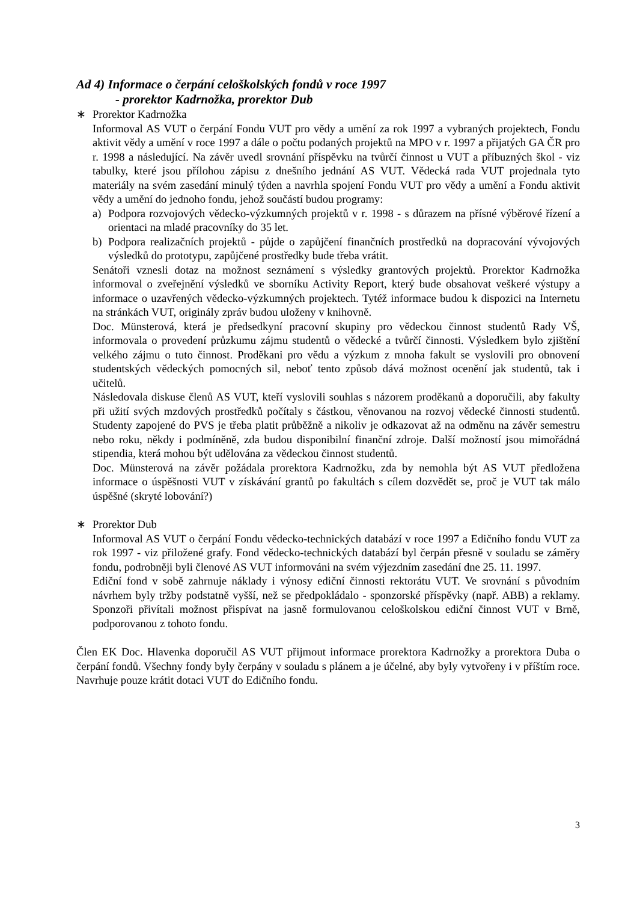Ad 4) Informace o čerpání celoškolských fondů v roce 1997
- prorektor Kadrnožka, prorektor Dub
∗ Prorektor Kadrnožka
Informoval AS VUT o čerpání Fondu VUT pro vědy a umění za rok 1997 a vybraných projektech, Fondu aktivit vědy a umění v roce 1997 a dále o počtu podaných projektů na MPO v r. 1997 a přijatých GA ČR pro r. 1998 a následující. Na závěr uvedl srovnání příspěvku na tvůrčí činnost u VUT a příbuzných škol - viz tabulky, které jsou přílohou zápisu z dnešního jednání AS VUT. Vědecká rada VUT projednala tyto materiály na svém zasedání minulý týden a navrhla spojení Fondu VUT pro vědy a umění a Fondu aktivit vědy a umění do jednoho fondu, jehož součástí budou programy:
a) Podpora rozvojových vědecko-výzkumných projektů v r. 1998 - s důrazem na přísné výběrové řízení a orientaci na mladé pracovníky do 35 let.
b) Podpora realizačních projektů - půjde o zapůjčení finančních prostředků na dopracování vývojových výsledků do prototypu, zapůjčené prostředky bude třeba vrátit.
Senátoři vznesli dotaz na možnost seznámení s výsledky grantových projektů. Prorektor Kadrnožka informoval o zveřejnění výsledků ve sborníku Activity Report, který bude obsahovat veškeré výstupy a informace o uzavřených vědecko-výzkumných projektech. Tytéž informace budou k dispozici na Internetu na stránkách VUT, originály zpráv budou uloženy v knihovně.
Doc. Münsterová, která je předsedkyní pracovní skupiny pro vědeckou činnost studentů Rady VŠ, informovala o provedení průzkumu zájmu studentů o vědecké a tvůrčí činnosti. Výsledkem bylo zjištění velkého zájmu o tuto činnost. Proděkani pro vědu a výzkum z mnoha fakult se vyslovili pro obnovení studentských vědeckých pomocných sil, neboť tento způsob dává možnost ocenění jak studentů, tak i učitelů.
Následovala diskuse členů AS VUT, kteří vyslovili souhlas s názorem proděkanů a doporučili, aby fakulty při užití svých mzdových prostředků počítaly s částkou, věnovanou na rozvoj vědecké činnosti studentů. Studenty zapojené do PVS je třeba platit průběžně a nikoliv je odkazovat až na odměnu na závěr semestru nebo roku, někdy i podmíněně, zda budou disponibilní finanční zdroje. Další možností jsou mimořádná stipendia, která mohou být udělována za vědeckou činnost studentů.
Doc. Münsterová na závěr požádala prorektora Kadrnožku, zda by nemohla být AS VUT předložena informace o úspěšnosti VUT v získávání grantů po fakultách s cílem dozvědět se, proč je VUT tak málo úspěšné (skryté lobování?)
∗ Prorektor Dub
Informoval AS VUT o čerpání Fondu vědecko-technických databází v roce 1997 a Edičního fondu VUT za rok 1997 - viz přiložené grafy. Fond vědecko-technických databází byl čerpán přesně v souladu se záměry fondu, podrobněji byli členové AS VUT informováni na svém výjezdním zasedání dne 25. 11. 1997.
Ediční fond v sobě zahrnuje náklady i výnosy ediční činnosti rektorátu VUT. Ve srovnání s původním návrhem byly tržby podstatně vyšší, než se předpokládalo - sponzorské příspěvky (např. ABB) a reklamy. Sponzoři přivítali možnost přispívat na jasně formulovanou celoškolskou ediční činnost VUT v Brně, podporovanou z tohoto fondu.
Člen EK Doc. Hlavenka doporučil AS VUT přijmout informace prorektora Kadrnožky a prorektora Duba o čerpání fondů. Všechny fondy byly čerpány v souladu s plánem a je účelné, aby byly vytvořeny i v příštím roce. Navrhuje pouze krátit dotaci VUT do Edičního fondu.
3